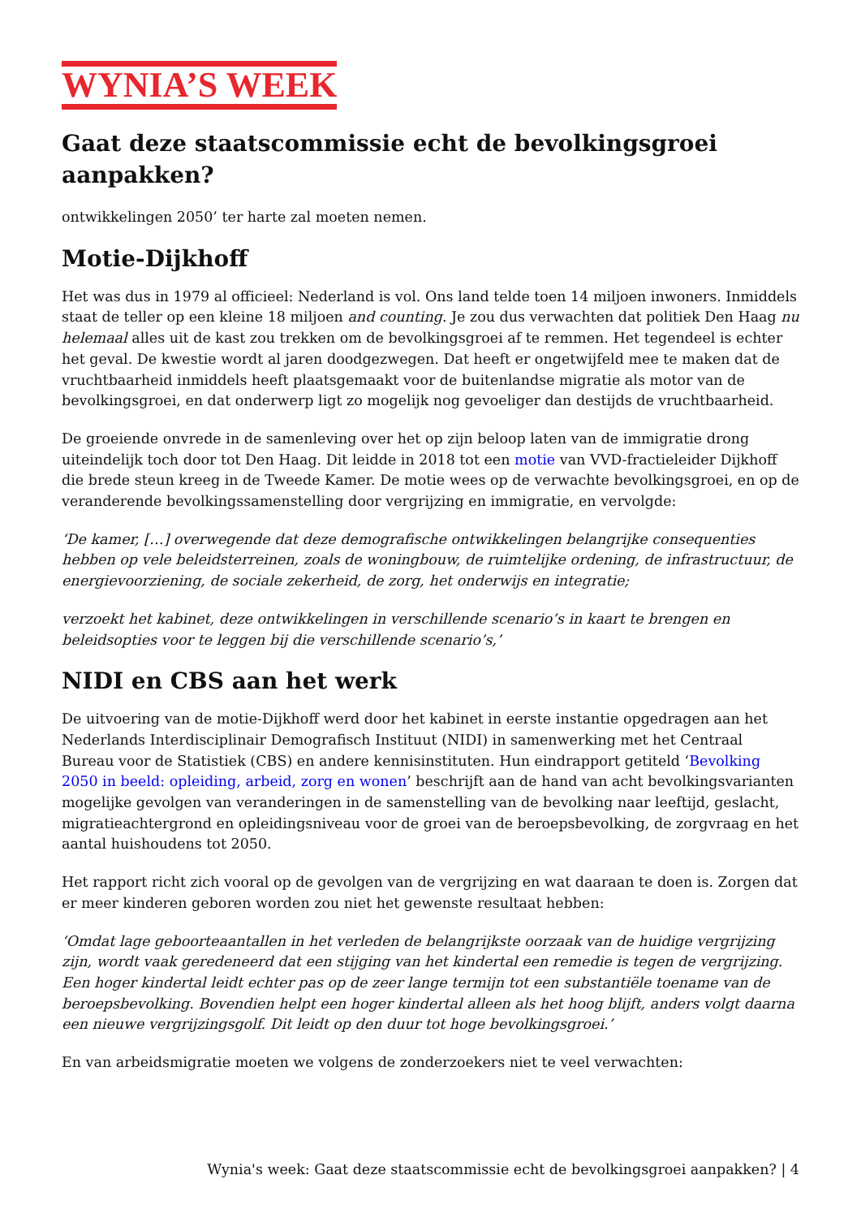WYNIA’S WEEK
Gaat deze staatscommissie echt de bevolkingsgroei aanpakken?
ontwikkelingen 2050’ ter harte zal moeten nemen.
Motie-Dijkhoff
Het was dus in 1979 al officieel: Nederland is vol. Ons land telde toen 14 miljoen inwoners. Inmiddels staat de teller op een kleine 18 miljoen and counting. Je zou dus verwachten dat politiek Den Haag nu helemaal alles uit de kast zou trekken om de bevolkingsgroei af te remmen. Het tegendeel is echter het geval. De kwestie wordt al jaren doodgezwegen. Dat heeft er ongetwijfeld mee te maken dat de vruchtbaarheid inmiddels heeft plaatsgemaakt voor de buitenlandse migratie als motor van de bevolkingsgroei, en dat onderwerp ligt zo mogelijk nog gevoeliger dan destijds de vruchtbaarheid.
De groeiende onvrede in de samenleving over het op zijn beloop laten van de immigratie drong uiteindelijk toch door tot Den Haag. Dit leidde in 2018 tot een motie van VVD-fractieleider Dijkhoff die brede steun kreeg in de Tweede Kamer. De motie wees op de verwachte bevolkingsgroei, en op de veranderende bevolkingssamenstelling door vergrijzing en immigratie, en vervolgde:
‘De kamer, […] overwegende dat deze demografische ontwikkelingen belangrijke consequenties hebben op vele beleidsterreinen, zoals de woningbouw, de ruimtelijke ordening, de infrastructuur, de energievoorziening, de sociale zekerheid, de zorg, het onderwijs en integratie;
verzoekt het kabinet, deze ontwikkelingen in verschillende scenario’s in kaart te brengen en beleidsopties voor te leggen bij die verschillende scenario’s,’
NIDI en CBS aan het werk
De uitvoering van de motie-Dijkhoff werd door het kabinet in eerste instantie opgedragen aan het Nederlands Interdisciplinair Demografisch Instituut (NIDI) in samenwerking met het Centraal Bureau voor de Statistiek (CBS) en andere kennisinstituten. Hun eindrapport getiteld ‘Bevolking 2050 in beeld: opleiding, arbeid, zorg en wonen’ beschrijft aan de hand van acht bevolkingsvarianten mogelijke gevolgen van veranderingen in de samenstelling van de bevolking naar leeftijd, geslacht, migratieachtergrond en opleidingsniveau voor de groei van de beroepsbevolking, de zorgvraag en het aantal huishoudens tot 2050.
Het rapport richt zich vooral op de gevolgen van de vergrijzing en wat daaraan te doen is. Zorgen dat er meer kinderen geboren worden zou niet het gewenste resultaat hebben:
‘Omdat lage geboorteaantallen in het verleden de belangrijkste oorzaak van de huidige vergrijzing zijn, wordt vaak geredeneerd dat een stijging van het kindertal een remedie is tegen de vergrijzing. Een hoger kindertal leidt echter pas op de zeer lange termijn tot een substantiële toename van de beroepsbevolking. Bovendien helpt een hoger kindertal alleen als het hoog blijft, anders volgt daarna een nieuwe vergrijzingsgolf. Dit leidt op den duur tot hoge bevolkingsgroei.’
En van arbeidsmigratie moeten we volgens de zonderzoekers niet te veel verwachten:
Wynia's week: Gaat deze staatscommissie echt de bevolkingsgroei aanpakken? | 4